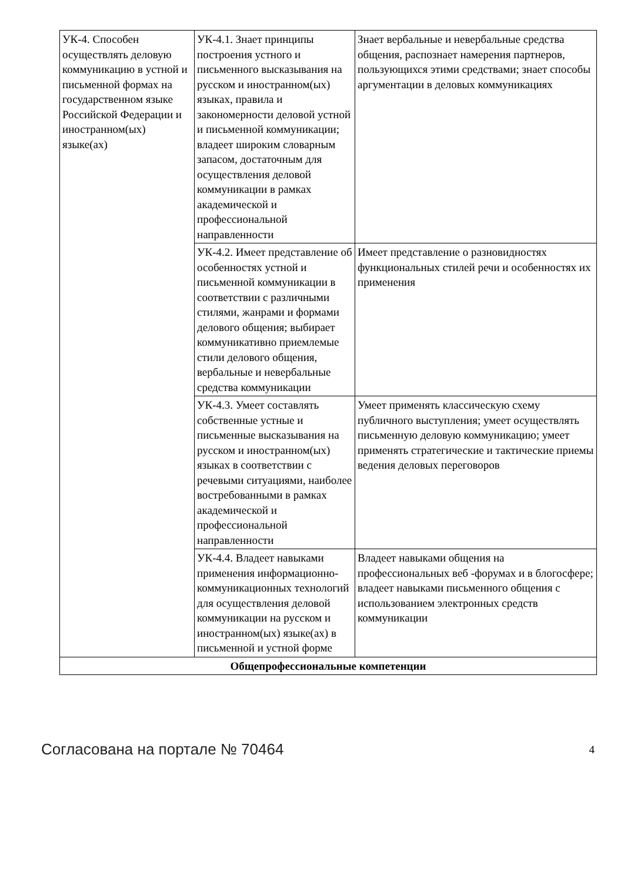| УК-4. Способен осуществлять деловую коммуникацию в устной и письменной формах на государственном языке Российской Федерации и иностранном(ых) языке(ах) | УК-4.1. Знает принципы построения устного и письменного высказывания на русском и иностранном(ых) языках, правила и закономерности деловой устной и письменной коммуникации; владеет широким словарным запасом, достаточным для осуществления деловой коммуникации в рамках академической и профессиональной направленности | Знает вербальные и невербальные средства общения, распознает намерения партнеров, пользующихся этими средствами; знает способы аргументации в деловых коммуникациях |
| | УК-4.2. Имеет представление об особенностях устной и письменной коммуникации в соответствии с различными стилями, жанрами и формами делового общения; выбирает коммуникативно приемлемые стили делового общения, вербальные и невербальные средства коммуникации | Имеет представление о разновидностях функциональных стилей речи и особенностях их применения |
| | УК-4.3. Умеет составлять собственные устные и письменные высказывания на русском и иностранном(ых) языках в соответствии с речевыми ситуациями, наиболее востребованными в рамках академической и профессиональной направленности | Умеет применять классическую схему публичного выступления; умеет осуществлять письменную деловую коммуникацию; умеет применять стратегические и тактические приемы ведения деловых переговоров |
| | УК-4.4. Владеет навыками применения информационно-коммуникационных технологий для осуществления деловой коммуникации на русском и иностранном(ых) языке(ах) в письменной и устной форме | Владеет навыками общения на профессиональных веб -форумах и в блогосфере; владеет навыками письменного общения с использованием электронных средств коммуникации |
| Общепрофессиональные компетенции | | |
Согласована на портале № 70464 4